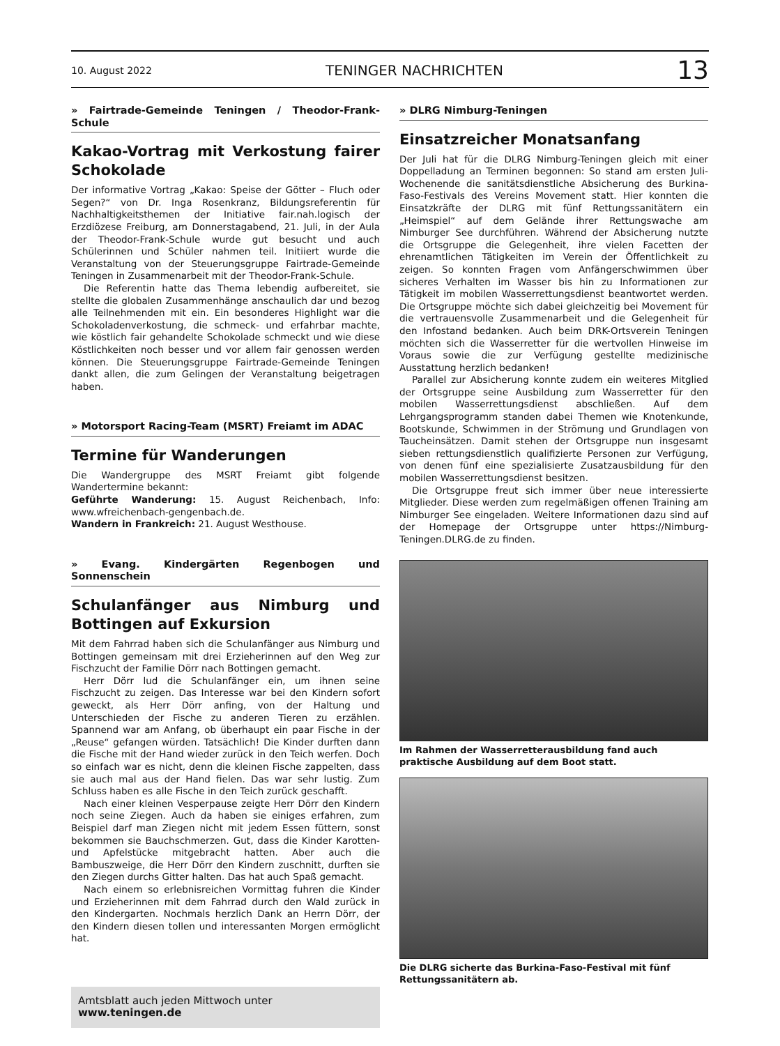10. August 2022 TENINGER NACHRICHTEN 13
» Fairtrade-Gemeinde Teningen / Theodor-Frank-Schule
Kakao-Vortrag mit Verkostung fairer Schokolade
Der informative Vortrag „Kakao: Speise der Götter – Fluch oder Segen?“ von Dr. Inga Rosenkranz, Bildungsreferentin für Nachhaltigkeitsthemen der Initiative fair.nah.logisch der Erzdiözese Freiburg, am Donnerstagabend, 21. Juli, in der Aula der Theodor-Frank-Schule wurde gut besucht und auch Schülerinnen und Schüler nahmen teil. Initiiert wurde die Veranstaltung von der Steuerungsgruppe Fairtrade-Gemeinde Teningen in Zusammenarbeit mit der Theodor-Frank-Schule.
Die Referentin hatte das Thema lebendig aufbereitet, sie stellte die globalen Zusammenhänge anschaulich dar und bezog alle Teilnehmenden mit ein. Ein besonderes Highlight war die Schokoladenverkostung, die schmeck- und erfahrbar machte, wie köstlich fair gehandelte Schokolade schmeckt und wie diese Köstlichkeiten noch besser und vor allem fair genossen werden können. Die Steuerungsgruppe Fairtrade-Gemeinde Teningen dankt allen, die zum Gelingen der Veranstaltung beigetragen haben.
» Motorsport Racing-Team (MSRT) Freiamt im ADAC
Termine für Wanderungen
Die Wandergruppe des MSRT Freiamt gibt folgende Wandertermine bekannt:
Geführte Wanderung: 15. August Reichenbach, Info: www.wfreichenbach-gengenbach.de.
Wandern in Frankreich: 21. August Westhouse.
» Evang. Kindergärten Regenbogen und Sonnenschein
Schulanfänger aus Nimburg und Bottingen auf Exkursion
Mit dem Fahrrad haben sich die Schulanfänger aus Nimburg und Bottingen gemeinsam mit drei Erzieherinnen auf den Weg zur Fischzucht der Familie Dörr nach Bottingen gemacht.
Herr Dörr lud die Schulanfänger ein, um ihnen seine Fischzucht zu zeigen. Das Interesse war bei den Kindern sofort geweckt, als Herr Dörr anfing, von der Haltung und Unterschieden der Fische zu anderen Tieren zu erzählen. Spannend war am Anfang, ob überhaupt ein paar Fische in der „Reuse“ gefangen würden. Tatsächlich! Die Kinder durften dann die Fische mit der Hand wieder zurück in den Teich werfen. Doch so einfach war es nicht, denn die kleinen Fische zappelten, dass sie auch mal aus der Hand fielen. Das war sehr lustig. Zum Schluss haben es alle Fische in den Teich zurück geschafft.
Nach einer kleinen Vesperpause zeigte Herr Dörr den Kindern noch seine Ziegen. Auch da haben sie einiges erfahren, zum Beispiel darf man Ziegen nicht mit jedem Essen füttern, sonst bekommen sie Bauchschmerzen. Gut, dass die Kinder Karotten- und Apfelstücke mitgebracht hatten. Aber auch die Bambuszweige, die Herr Dörr den Kindern zuschnitt, durften sie den Ziegen durchs Gitter halten. Das hat auch Spaß gemacht.
Nach einem so erlebnisreichen Vormittag fuhren die Kinder und Erzieherinnen mit dem Fahrrad durch den Wald zurück in den Kindergarten. Nochmals herzlich Dank an Herrn Dörr, der den Kindern diesen tollen und interessanten Morgen ermöglicht hat.
Amtsblatt auch jeden Mittwoch unter
www.teningen.de
» DLRG Nimburg-Teningen
Einsatzreicher Monatsanfang
Der Juli hat für die DLRG Nimburg-Teningen gleich mit einer Doppelladung an Terminen begonnen: So stand am ersten Juli-Wochenende die sanitätsdienstliche Absicherung des Burkina-Faso-Festivals des Vereins Movement statt. Hier konnten die Einsatzkräfte der DLRG mit fünf Rettungssanitätern ein „Heimspiel“ auf dem Gelände ihrer Rettungswache am Nimburger See durchführen. Während der Absicherung nutzte die Ortsgruppe die Gelegenheit, ihre vielen Facetten der ehrenamtlichen Tätigkeiten im Verein der Öffentlichkeit zu zeigen. So konnten Fragen vom Anfängerschwimmen über sicheres Verhalten im Wasser bis hin zu Informationen zur Tätigkeit im mobilen Wasserrettungsdienst beantwortet werden. Die Ortsgruppe möchte sich dabei gleichzeitig bei Movement für die vertrauensvolle Zusammenarbeit und die Gelegenheit für den Infostand bedanken. Auch beim DRK-Ortsverein Teningen möchten sich die Wasserretter für die wertvollen Hinweise im Voraus sowie die zur Verfügung gestellte medizinische Ausstattung herzlich bedanken!
Parallel zur Absicherung konnte zudem ein weiteres Mitglied der Ortsgruppe seine Ausbildung zum Wasserretter für den mobilen Wasserrettungsdienst abschließen. Auf dem Lehrgangsprogramm standen dabei Themen wie Knotenkunde, Bootskunde, Schwimmen in der Strömung und Grundlagen von Taucheinsätzen. Damit stehen der Ortsgruppe nun insgesamt sieben rettungsdienstlich qualifizierte Personen zur Verfügung, von denen fünf eine spezialisierte Zusatzausbildung für den mobilen Wasserrettungsdienst besitzen.
Die Ortsgruppe freut sich immer über neue interessierte Mitglieder. Diese werden zum regelmäßigen offenen Training am Nimburger See eingeladen. Weitere Informationen dazu sind auf der Homepage der Ortsgruppe unter https://Nimburg-Teningen.DLRG.de zu finden.
Im Rahmen der Wasserretterausbildung fand auch praktische Ausbildung auf dem Boot statt.
Die DLRG sicherte das Burkina-Faso-Festival mit fünf Rettungssanitätern ab.